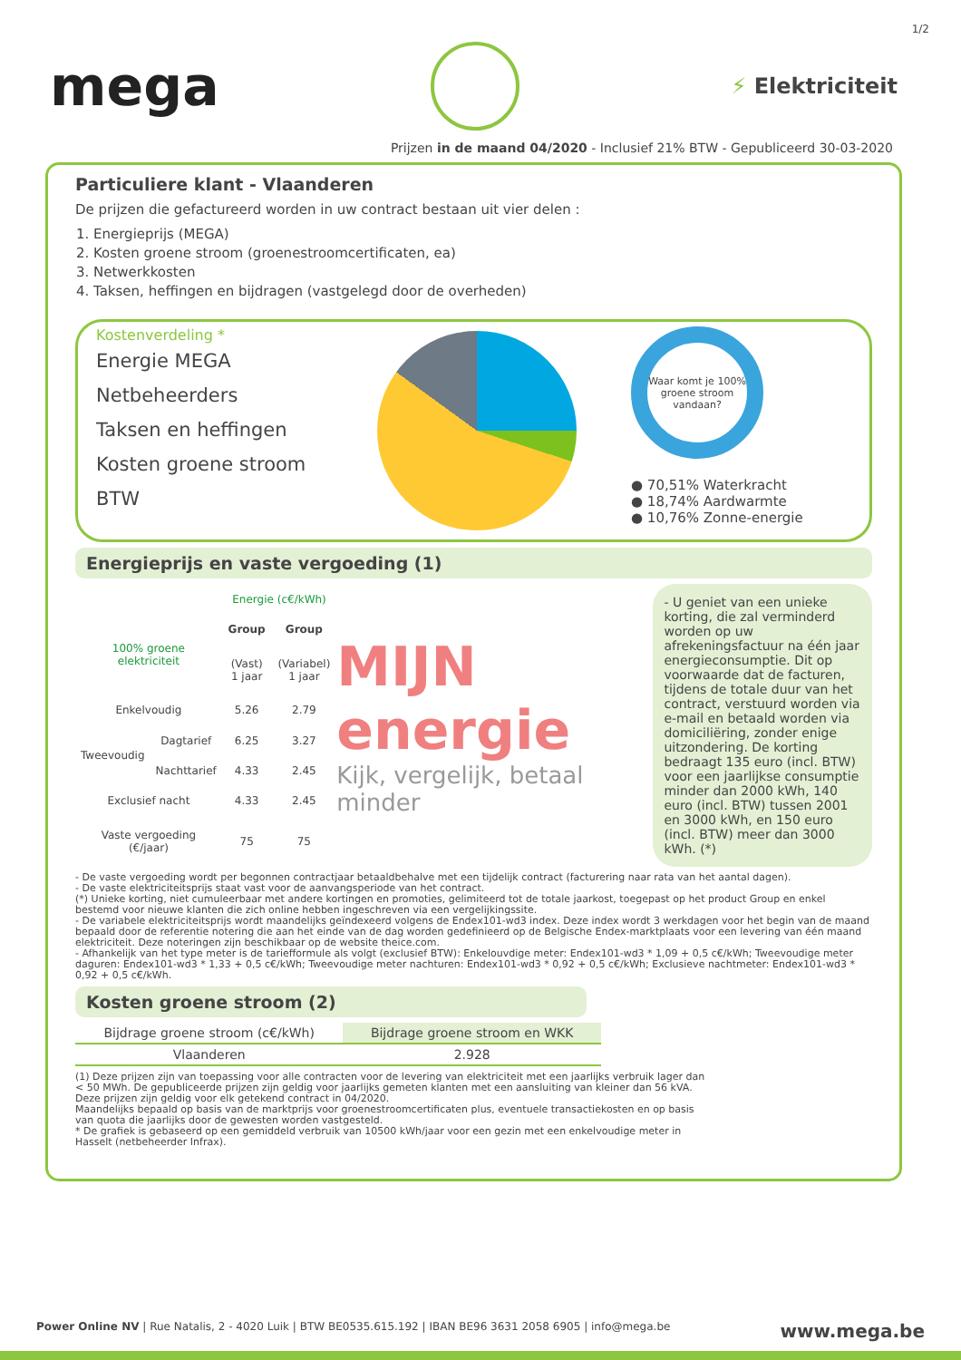1/2
mega
⚡ Elektriciteit
Prijzen in de maand 04/2020 - Inclusief 21% BTW - Gepubliceerd 30-03-2020
Particuliere klant - Vlaanderen
De prijzen die gefactureerd worden in uw contract bestaan uit vier delen :
1. Energieprijs (MEGA)
2. Kosten groene stroom (groenestroomcertificaten, ea)
3. Netwerkkosten
4. Taksen, heffingen en bijdragen (vastgelegd door de overheden)
Kostenverdeling *
Energie MEGA
Netbeheerders
Taksen en heffingen
Kosten groene stroom
BTW
Waar komt je 100% groene stroom vandaan?
● 70,51% Waterkracht
● 18,74% Aardwarmte
● 10,76% Zonne-energie
Energieprijs en vaste vergoeding (1)
| | | Energie (c€/kWh) | |
| 100% groene elektriciteit | | Group | Group |
| | | (Vast) 1 jaar | (Variabel) 1 jaar |
| Enkelvoudig | | 5.26 | 2.79 |
| Tweevoudig | Dagtarief | 6.25 | 3.27 |
| | Nachttarief | 4.33 | 2.45 |
| Exclusief nacht | | 4.33 | 2.45 |
| Vaste vergoeding (€/jaar) | | 75 | 75 |
MIJN energie
Kijk, vergelijk, betaal minder
- U geniet van een unieke korting, die zal verminderd worden op uw afrekeningsfactuur na één jaar energieconsumptie. Dit op voorwaarde dat de facturen, tijdens de totale duur van het contract, verstuurd worden via e-mail en betaald worden via domiciliëring, zonder enige uitzondering. De korting bedraagt 135 euro (incl. BTW) voor een jaarlijkse consumptie minder dan 2000 kWh, 140 euro (incl. BTW) tussen 2001 en 3000 kWh, en 150 euro (incl. BTW) meer dan 3000 kWh. (*)
- De vaste vergoeding wordt per begonnen contractjaar betaaldbehalve met een tijdelijk contract (facturering naar rata van het aantal dagen).
- De vaste elektriciteitsprijs staat vast voor de aanvangsperiode van het contract.
(*) Unieke korting, niet cumuleerbaar met andere kortingen en promoties, gelimiteerd tot de totale jaarkost, toegepast op het product Group en enkel bestemd voor nieuwe klanten die zich online hebben ingeschreven via een vergelijkingssite.
- De variabele elektriciteitsprijs wordt maandelijks geïndexeerd volgens de Endex101-wd3 index. Deze index wordt 3 werkdagen voor het begin van de maand bepaald door de referentie notering die aan het einde van de dag worden gedefinieerd op de Belgische Endex-marktplaats voor een levering van één maand elektriciteit. Deze noteringen zijn beschikbaar op de website theice.com.
- Afhankelijk van het type meter is de tariefformule als volgt (exclusief BTW): Enkelouvdige meter: Endex101-wd3 * 1,09 + 0,5 c€/kWh; Tweevoudige meter daguren: Endex101-wd3 * 1,33 + 0,5 c€/kWh; Tweevoudige meter nachturen: Endex101-wd3 * 0,92 + 0,5 c€/kWh; Exclusieve nachtmeter: Endex101-wd3 * 0,92 + 0,5 c€/kWh.
Kosten groene stroom (2)
| Bijdrage groene stroom (c€/kWh) | Bijdrage groene stroom en WKK |
| Vlaanderen | 2.928 |
(1) Deze prijzen zijn van toepassing voor alle contracten voor de levering van elektriciteit met een jaarlijks verbruik lager dan < 50 MWh. De gepubliceerde prijzen zijn geldig voor jaarlijks gemeten klanten met een aansluiting van kleiner dan 56 kVA.
Deze prijzen zijn geldig voor elk getekend contract in 04/2020.
Maandelijks bepaald op basis van de marktprijs voor groenestroomcertificaten plus, eventuele transactiekosten en op basis van quota die jaarlijks door de gewesten worden vastgesteld.
* De grafiek is gebaseerd op een gemiddeld verbruik van 10500 kWh/jaar voor een gezin met een enkelvoudige meter in Hasselt (netbeheerder Infrax).
Power Online NV | Rue Natalis, 2 - 4020 Luik | BTW BE0535.615.192 | IBAN BE96 3631 2058 6905 | info@mega.be www.mega.be